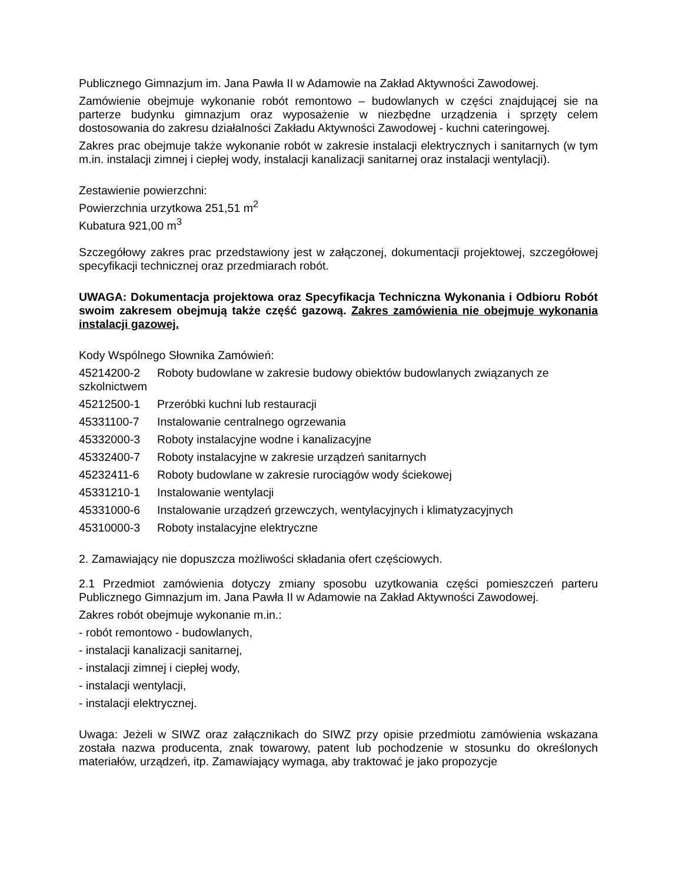Publicznego Gimnazjum im. Jana Pawła II w Adamowie na Zakład Aktywności Zawodowej.
Zamówienie obejmuje wykonanie robót remontowo – budowlanych w części znajdującej sie na parterze budynku gimnazjum oraz wyposażenie w niezbędne urządzenia i sprzęty celem dostosowania do zakresu działalności Zakładu Aktywności Zawodowej - kuchni cateringowej.
Zakres prac obejmuje także wykonanie robót w zakresie instalacji elektrycznych i sanitarnych (w tym m.in. instalacji zimnej i ciepłej wody, instalacji kanalizacji sanitarnej oraz instalacji wentylacji).
Zestawienie powierzchni:
Powierzchnia urzytkowa 251,51 m<sup>2</sup>
Kubatura 921,00 m<sup>3</sup>
Szczegółowy zakres prac przedstawiony jest w załączonej, dokumentacji projektowej, szczegółowej specyfikacji technicznej oraz przedmiarach robót.
UWAGA: Dokumentacja projektowa oraz Specyfikacja Techniczna Wykonania i Odbioru Robót swoim zakresem obejmują także część gazową. Zakres zamówienia nie obejmuje wykonania instalacji gazowej.
Kody Wspólnego Słownika Zamówień:
45214200-2 Roboty budowlane w zakresie budowy obiektów budowlanych związanych ze
szkolnictwem
45212500-1 Przeróbki kuchni lub restauracji
45331100-7 Instalowanie centralnego ogrzewania
45332000-3 Roboty instalacyjne wodne i kanalizacyjne
45332400-7 Roboty instalacyjne w zakresie urządzeń sanitarnych
45232411-6 Roboty budowlane w zakresie rurociągów wody ściekowej
45331210-1 Instalowanie wentylacji
45331000-6 Instalowanie urządzeń grzewczych, wentylacyjnych i klimatyzacyjnych
45310000-3 Roboty instalacyjne elektryczne
2. Zamawiający nie dopuszcza możliwości składania ofert częściowych.
2.1 Przedmiot zamówienia dotyczy zmiany sposobu uzytkowania części pomieszczeń parteru Publicznego Gimnazjum im. Jana Pawła II w Adamowie na Zakład Aktywności Zawodowej.
Zakres robót obejmuje wykonanie m.in.:
- robót remontowo - budowlanych,
- instalacji kanalizacji sanitarnej,
- instalacji zimnej i ciepłej wody,
- instalacji wentylacji,
- instalacji elektrycznej.
Uwaga: Jeżeli w SIWZ oraz załącznikach do SIWZ przy opisie przedmiotu zamówienia wskazana została nazwa producenta, znak towarowy, patent lub pochodzenie w stosunku do określonych materiałów, urządzeń, itp. Zamawiający wymaga, aby traktować je jako propozycje